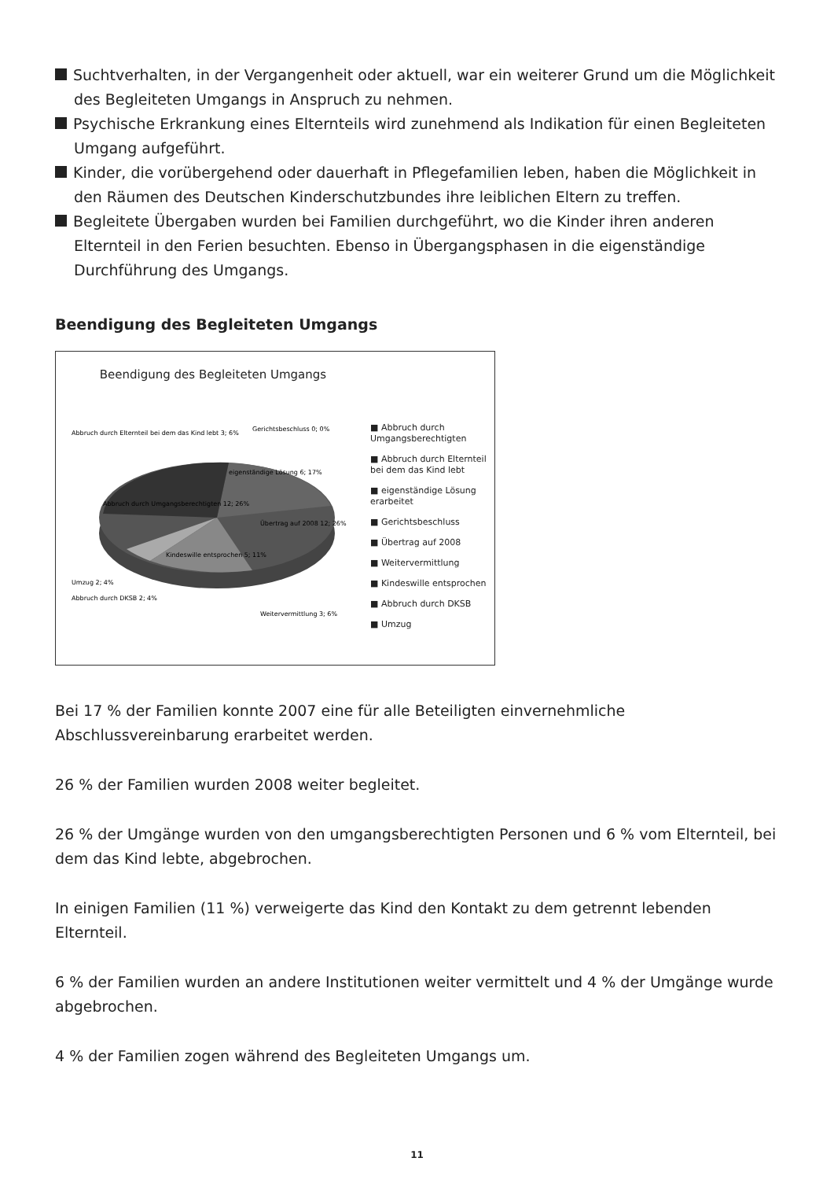Suchtverhalten, in der Vergangenheit oder aktuell, war ein weiterer Grund um die Möglichkeit des Begleiteten Umgangs in Anspruch zu nehmen.
Psychische Erkrankung eines Elternteils wird zunehmend als Indikation für einen Begleiteten Umgang aufgeführt.
Kinder, die vorübergehend oder dauerhaft in Pflegefamilien leben, haben die Möglichkeit in den Räumen des Deutschen Kinderschutzbundes ihre leiblichen Eltern zu treffen.
Begleitete Übergaben wurden bei Familien durchgeführt, wo die Kinder ihren anderen Elternteil in den Ferien besuchten. Ebenso in Übergangsphasen in die eigenständige Durchführung des Umgangs.
Beendigung des Begleiteten Umgangs
Beendigung des Begleiteten Umgangs
Abbruch durch Elternteil bei dem das Kind lebt 3; 6%
eigenständige Lösung 6; 17%
Gerichtsbeschluss 0; 0%
Abbruch durch Umgangsberechtigten 12; 26%
Übertrag auf 2008 12; 26%
Kindeswille entsprochen 5; 11%
Umzug 2; 4%
Abbruch durch DKSB 2; 4%
Weitervermittlung 3; 6%
■ Abbruch durch Umgangsberechtigten
■ Abbruch durch Elternteil bei dem das Kind lebt
■ eigenständige Lösung erarbeitet
■ Gerichtsbeschluss
■ Übertrag auf 2008
■ Weitervermittlung
■ Kindeswille entsprochen
■ Abbruch durch DKSB
■ Umzug
Bei 17 % der Familien konnte 2007 eine für alle Beteiligten einvernehmliche Abschlussvereinbarung erarbeitet werden.
26 % der Familien wurden 2008 weiter begleitet.
26 % der Umgänge wurden von den umgangsberechtigten Personen und 6 % vom Elternteil, bei dem das Kind lebte, abgebrochen.
In einigen Familien (11 %) verweigerte das Kind den Kontakt zu dem getrennt lebenden Elternteil.
6 % der Familien wurden an andere Institutionen weiter vermittelt und 4 % der Umgänge wurde abgebrochen.
4 % der Familien zogen während des Begleiteten Umgangs um.
11